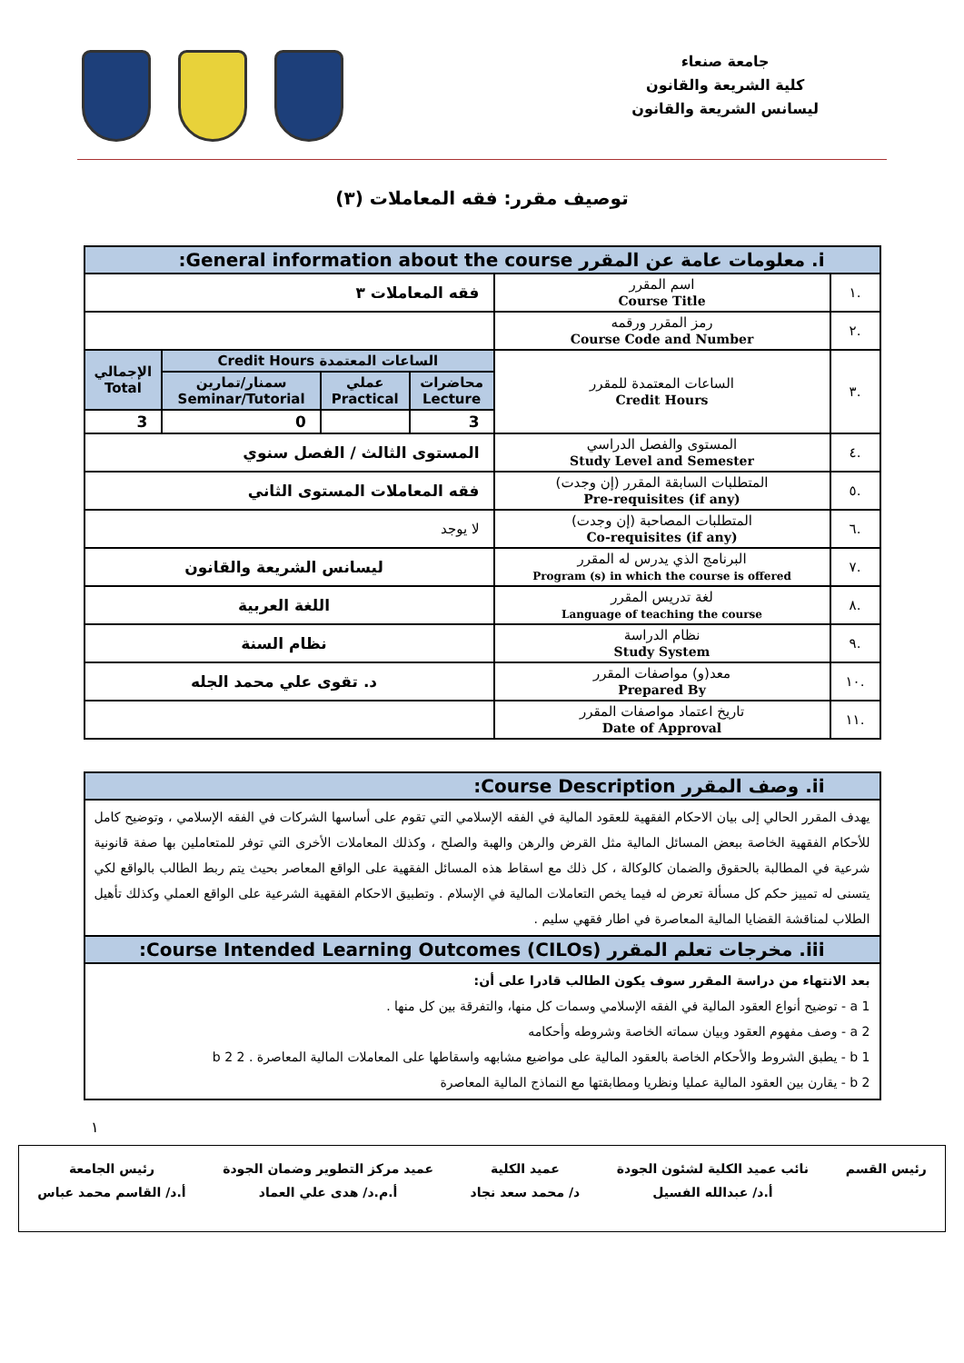جامعة صنعاء
كلية الشريعة والقانون
ليسانس الشريعة والقانون
توصيف مقرر: فقه المعاملات (٣)
| i. معلومات عامة عن المقرر General information about the course: | | | | | |
| .١ | اسم المقرر Course Title | فقه المعاملات ٣ | | | |
| .٢ | رمز المقرر ورقمه Course Code and Number | | | | |
| .٣ | الساعات المعتمدة للمقرر Credit Hours | الساعات المعتمدة Credit Hours | | | الإجمالي Total |
| | | محاضرات Lecture | عملي Practical | سمنار/تمارين Seminar/Tutorial | |
| | | 3 | | 0 | 3 |
| .٤ | المستوى والفصل الدراسي Study Level and Semester | المستوى الثالث / الفصل سنوي | | | |
| .٥ | المتطلبات السابقة المقرر (إن وجدت) Pre-requisites (if any) | فقه المعاملات المستوى الثاني | | | |
| .٦ | المتطلبات المصاحبة (إن وجدت) Co-requisites (if any) | لا يوجد | | | |
| .٧ | البرنامج الذي يدرس له المقرر Program (s) in which the course is offered | ليسانس الشريعة والقانون | | | |
| .٨ | لغة تدريس المقرر Language of teaching the course | اللغة العربية | | | |
| .٩ | نظام الدراسة Study System | نظام السنة | | | |
| .١٠ | معد(و) مواصفات المقرر Prepared By | د. تقوى علي محمد الجله | | | |
| .١١ | تاريخ اعتماد مواصفات المقرر Date of Approval | | | | |
| ii. وصف المقرر Course Description: |
| يهدف المقرر الحالي إلى بيان الاحكام الفقهية للعقود المالية في الفقه الإسلامي التي تقوم على أساسها الشركات في الفقه الإسلامي ، وتوضيح كامل للأحكام الفقهية الخاصة ببعض المسائل المالية مثل القرض والرهن والهبة والصلح ، وكذلك المعاملات الأخرى التي توفر للمتعاملين بها صفة قانونية شرعية في المطالبة بالحقوق والضمان كالوكالة ، كل ذلك مع اسقاط هذه المسائل الفقهية على الواقع المعاصر بحيث يتم ربط الطالب بالواقع لكي يتسنى له تمييز حكم كل مسألة تعرض له فيما يخص التعاملات المالية في الإسلام . وتطبيق الاحكام الفقهية الشرعية على الواقع العملي وكذلك تأهيل الطلاب لمناقشة القضايا المالية المعاصرة في اطار فقهي سليم . |
| iii. مخرجات تعلم المقرر Course Intended Learning Outcomes (CILOs): |
| بعد الانتهاء من دراسة المقرر سوف يكون الطالب قادرا على أن: a 1 - توضيح أنواع العقود المالية في الفقه الإسلامي وسمات كل منها، والتفرقة بين كل منها . a 2 - وصف مفهوم العقود وبيان سماته الخاصة وشروطه وأحكامه b 1 - يطبق الشروط والأحكام الخاصة بالعقود المالية على مواضيع مشابهه واسقاطها على المعاملات المالية المعاصرة . b 2 2 b 2 - يقارن بين العقود المالية عمليا ونظريا ومطابقتها مع النماذج المالية المعاصرة |
١
رئيس القسم نائب عميد الكلية لشئون الجودة
أ.د/ عبدالله الفسيل
عميد الكلية
د/ محمد سعد نجاد
عميد مركز التطوير وضمان الجودة
أ.م.د/ هدى علي العماد
رئيس الجامعة
أ.د/ القاسم محمد عباس